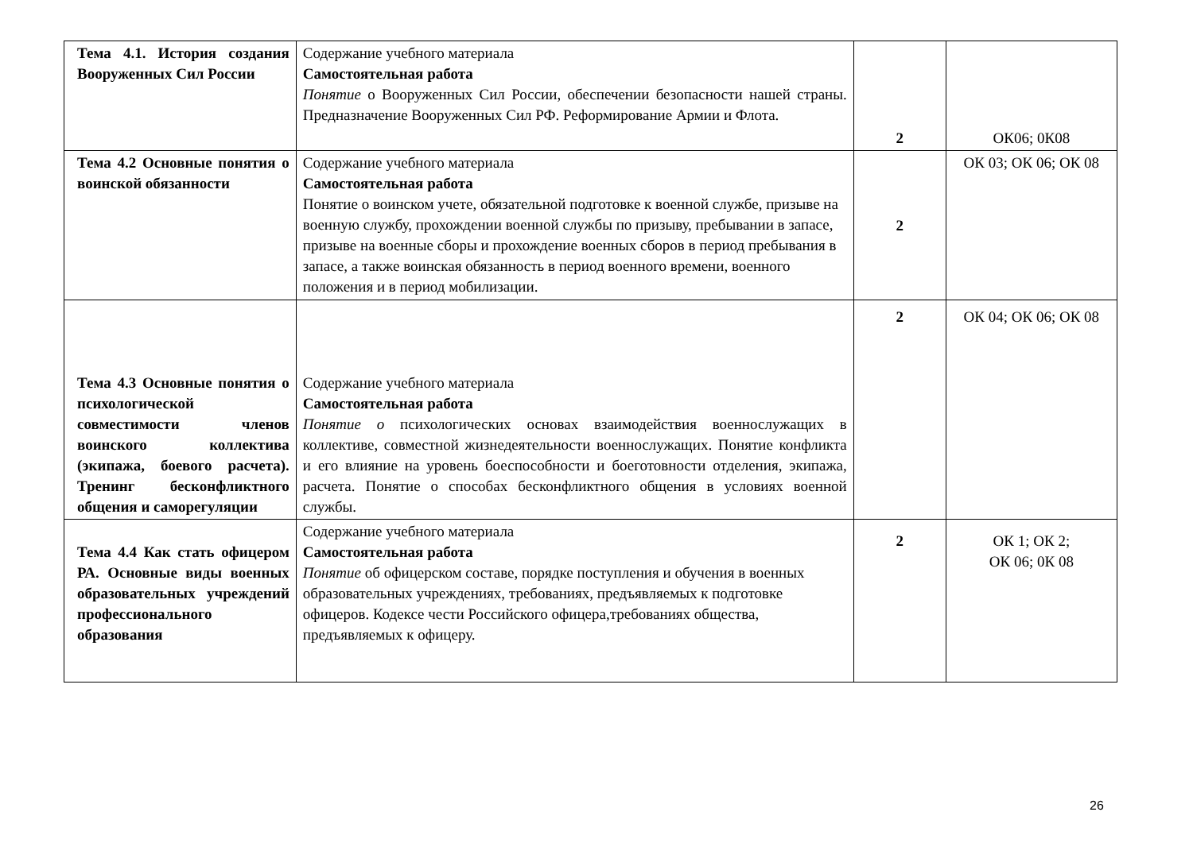| Тема 4.1. История создания Вооруженных Сил России | Содержание учебного материала Самостоятельная работа Понятие о Вооруженных Сил России, обеспечении безопасности нашей страны. Предназначение Вооруженных Сил РФ. Реформирование Армии и Флота. | 2 | ОК06; 0К08 |
| Тема 4.2 Основные понятия о воинской обязанности | Содержание учебного материала Самостоятельная работа Понятие о воинском учете, обязательной подготовке к военной службе, призыве на военную службу, прохождении военной службы по призыву, пребывании в запасе, призыве на военные сборы и прохождение военных сборов в период пребывания в запасе, а также воинская обязанность в период военного времени, военного положения и в период мобилизации. | 2 | ОК 03; ОК 06; ОК 08 |
| Тема 4.3 Основные понятия о психологической совместимости членов воинского коллектива (экипажа, боевого расчета). Тренинг бесконфликтного общения и саморегуляции | Содержание учебного материала Самостоятельная работа Понятие о психологических основах взаимодействия военнослужащих в коллективе, совместной жизнедеятельности военнослужащих. Понятие конфликта и его влияние на уровень боеспособности и боеготовности отделения, экипажа, расчета. Понятие о способах бесконфликтного общения в условиях военной службы. | 2 | ОК 04; ОК 06; ОК 08 |
| Тема 4.4 Как стать офицером РА. Основные виды военных образовательных учреждений профессионального образования | Содержание учебного материала Самостоятельная работа Понятие об офицерском составе, порядке поступления и обучения в военных образовательных учреждениях, требованиях, предъявляемых к подготовке офицеров. Кодексе чести Российского офицера,требованиях общества, предъявляемых к офицеру. | 2 | ОК 1; ОК 2; ОК 06; 0К 08 |
26